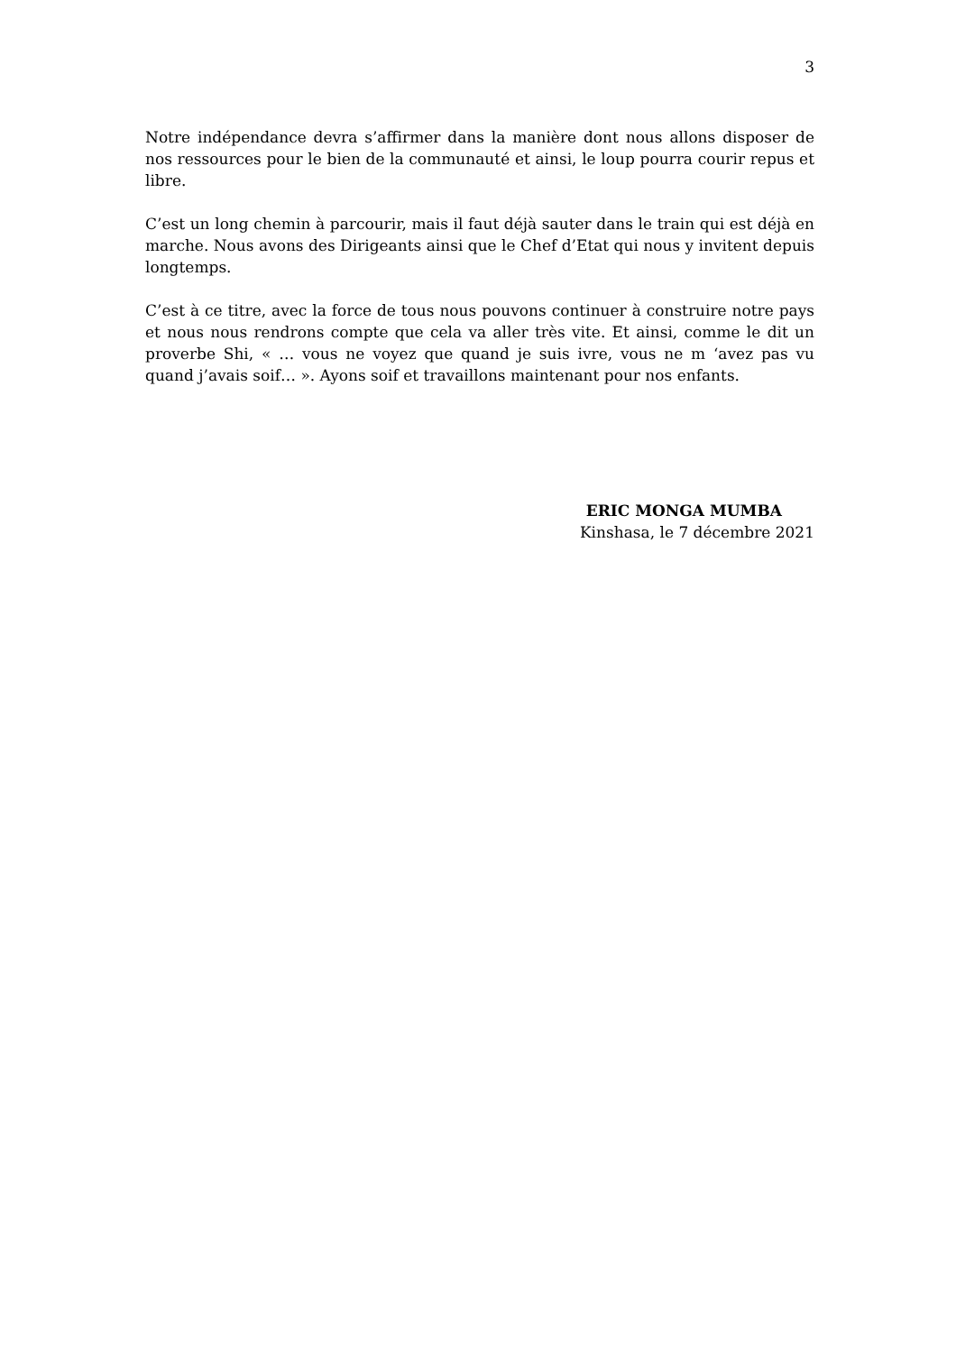3
Notre indépendance devra s’affirmer dans la manière dont nous allons disposer de nos ressources pour le bien de la communauté et ainsi, le loup pourra courir repus et libre.
C’est un long chemin à parcourir, mais il faut déjà sauter dans le train qui est déjà en marche. Nous avons des Dirigeants ainsi que le Chef d’Etat qui nous y invitent depuis longtemps.
C’est à ce titre, avec la force de tous nous pouvons continuer à construire notre pays et nous nous rendrons compte que cela va aller très vite. Et ainsi, comme le dit un proverbe Shi, « … vous ne voyez que quand je suis ivre, vous ne m ‘avez pas vu quand j’avais soif… ». Ayons soif et travaillons maintenant pour nos enfants.
ERIC MONGA MUMBA
Kinshasa, le 7 décembre 2021